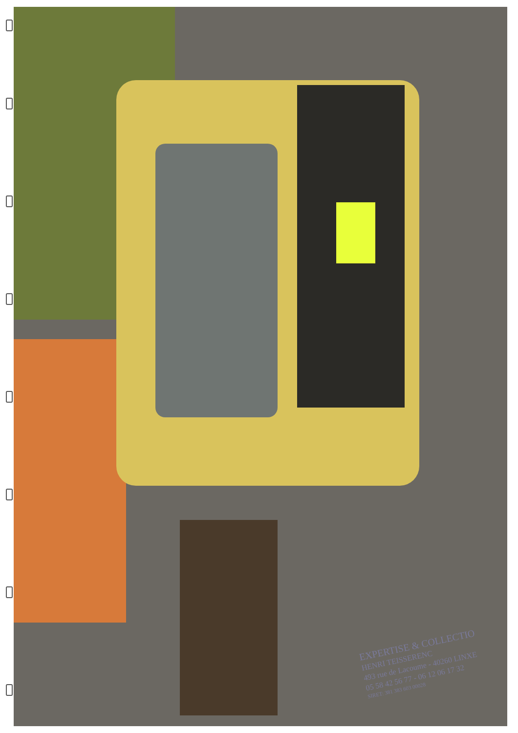EXPERTISE & COLLECTIO
HENRI TEISSERENC
493 rue de Lacoume - 40260 LINXE
05 58 42 56 77 - 06 12 06 17 32
SIRET: 381 383 603 00028